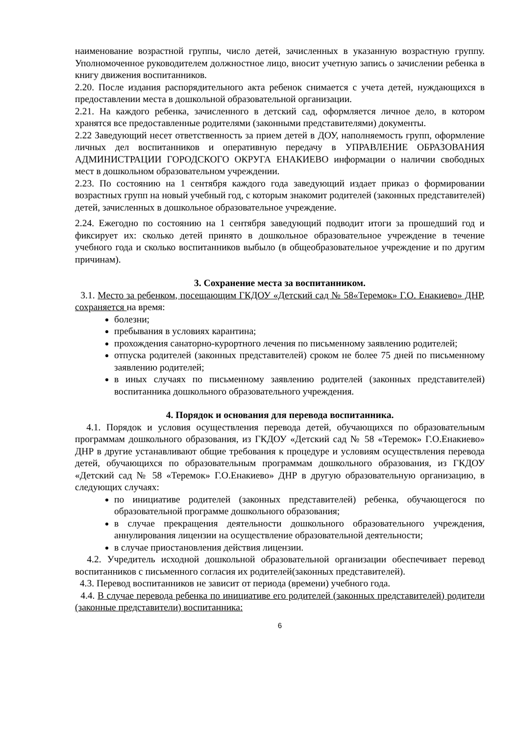наименование возрастной группы, число детей, зачисленных в указанную возрастную группу. Уполномоченное руководителем должностное лицо, вносит учетную запись о зачислении ребенка в книгу движения воспитанников.
2.20. После издания распорядительного акта ребенок снимается с учета детей, нуждающихся в предоставлении места в дошкольной образовательной организации.
2.21. На каждого ребенка, зачисленного в детский сад, оформляется личное дело, в котором хранятся все предоставленные родителями (законными представителями) документы.
2.22 Заведующий несет ответственность за прием детей в ДОУ, наполняемость групп, оформление личных дел воспитанников и оперативную передачу в УПРАВЛЕНИЕ ОБРАЗОВАНИЯ АДМИНИСТРАЦИИ ГОРОДСКОГО ОКРУГА ЕНАКИЕВО информации о наличии свободных мест в дошкольном образовательном учреждении.
2.23. По состоянию на 1 сентября каждого года заведующий издает приказ о формировании возрастных групп на новый учебный год, с которым знакомит родителей (законных представителей) детей, зачисленных в дошкольное образовательное учреждение.
2.24. Ежегодно по состоянию на 1 сентября заведующий подводит итоги за прошедший год и фиксирует их: сколько детей принято в дошкольное образовательное учреждение в течение учебного года и сколько воспитанников выбыло (в общеобразовательное учреждение и по другим причинам).
3. Сохранение места за воспитанником.
3.1. Место за ребенком, посещающим ГКДОУ «Детский сад № 58«Теремок» Г.О. Енакиево» ДНР, сохраняется на время:
болезни;
пребывания в условиях карантина;
прохождения санаторно-курортного лечения по письменному заявлению родителей;
отпуска родителей (законных представителей) сроком не более 75 дней по письменному заявлению родителей;
в иных случаях по письменному заявлению родителей (законных представителей) воспитанника дошкольного образовательного учреждения.
4. Порядок и основания для перевода воспитанника.
4.1. Порядок и условия осуществления перевода детей, обучающихся по образовательным программам дошкольного образования, из ГКДОУ «Детский сад № 58 «Теремок» Г.О.Енакиево» ДНР в другие устанавливают общие требования к процедуре и условиям осуществления перевода детей, обучающихся по образовательным программам дошкольного образования, из ГКДОУ «Детский сад № 58 «Теремок» Г.О.Енакиево» ДНР в другую образовательную организацию, в следующих случаях:
по инициативе родителей (законных представителей) ребенка, обучающегося по образовательной программе дошкольного образования;
в случае прекращения деятельности дошкольного образовательного учреждения, аннулирования лицензии на осуществление образовательной деятельности;
в случае приостановления действия лицензии.
4.2. Учредитель исходной дошкольной образовательной организации обеспечивает перевод воспитанников с письменного согласия их родителей(законных представителей).
4.3. Перевод воспитанников не зависит от периода (времени) учебного года.
4.4. В случае перевода ребенка по инициативе его родителей (законных представителей) родители (законные представители) воспитанника:
6